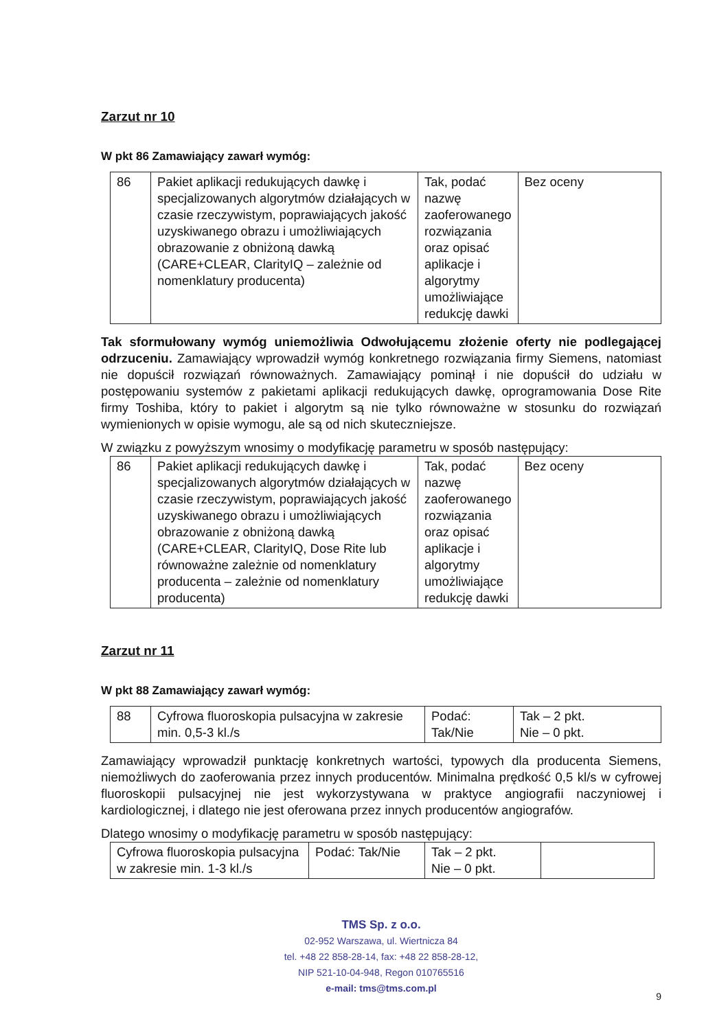Zarzut nr 10
W pkt 86 Zamawiający zawarł wymóg:
| 86 | Pakiet aplikacji redukujących dawkę i specjalizowanych algorytmów działających w czasie rzeczywistym, poprawiających jakość uzyskiwanego obrazu i umożliwiających obrazowanie z obniżoną dawką (CARE+CLEAR, ClarityIQ – zależnie od nomenklatury producenta) | Tak, podać nazwę zaoferowanego rozwiązania oraz opisać aplikacje i algorytmy umożliwiające redukcję dawki | Bez oceny |
Tak sformułowany wymóg uniemożliwia Odwołującemu złożenie oferty nie podlegającej odrzuceniu. Zamawiający wprowadził wymóg konkretnego rozwiązania firmy Siemens, natomiast nie dopuścił rozwiązań równoważnych. Zamawiający pominął i nie dopuścił do udziału w postępowaniu systemów z pakietami aplikacji redukujących dawkę, oprogramowania Dose Rite firmy Toshiba, który to pakiet i algorytm są nie tylko równoważne w stosunku do rozwiązań wymienionych w opisie wymogu, ale są od nich skuteczniejsze.
W związku z powyższym wnosimy o modyfikację parametru w sposób następujący:
| 86 | Pakiet aplikacji redukujących dawkę i specjalizowanych algorytmów działających w czasie rzeczywistym, poprawiających jakość uzyskiwanego obrazu i umożliwiających obrazowanie z obniżoną dawką (CARE+CLEAR, ClarityIQ, Dose Rite lub równoważne zależnie od nomenklatury producenta – zależnie od nomenklatury producenta) | Tak, podać nazwę zaoferowanego rozwiązania oraz opisać aplikacje i algorytmy umożliwiające redukcję dawki | Bez oceny |
Zarzut nr 11
W pkt 88 Zamawiający zawarł wymóg:
| 88 | Cyfrowa fluoroskopia pulsacyjna w zakresie min. 0,5-3 kl./s | Podać: Tak/Nie | Tak – 2 pkt. Nie – 0 pkt. |
Zamawiający wprowadził punktację konkretnych wartości, typowych dla producenta Siemens, niemożliwych do zaoferowania przez innych producentów. Minimalna prędkość 0,5 kl/s w cyfrowej fluoroskopii pulsacyjnej nie jest wykorzystywana w praktyce angiografii naczyniowej i kardiologicznej, i dlatego nie jest oferowana przez innych producentów angiografów.
Dlatego wnosimy o modyfikację parametru w sposób następujący:
| Cyfrowa fluoroskopia pulsacyjna w zakresie min. 1-3 kl./s | Podać: Tak/Nie | Tak – 2 pkt. Nie – 0 pkt. | |
TMS Sp. z o.o.
02-952 Warszawa, ul. Wiertnicza 84
tel. +48 22 858-28-14, fax: +48 22 858-28-12,
NIP 521-10-04-948, Regon 010765516
e-mail: tms@tms.com.pl
9